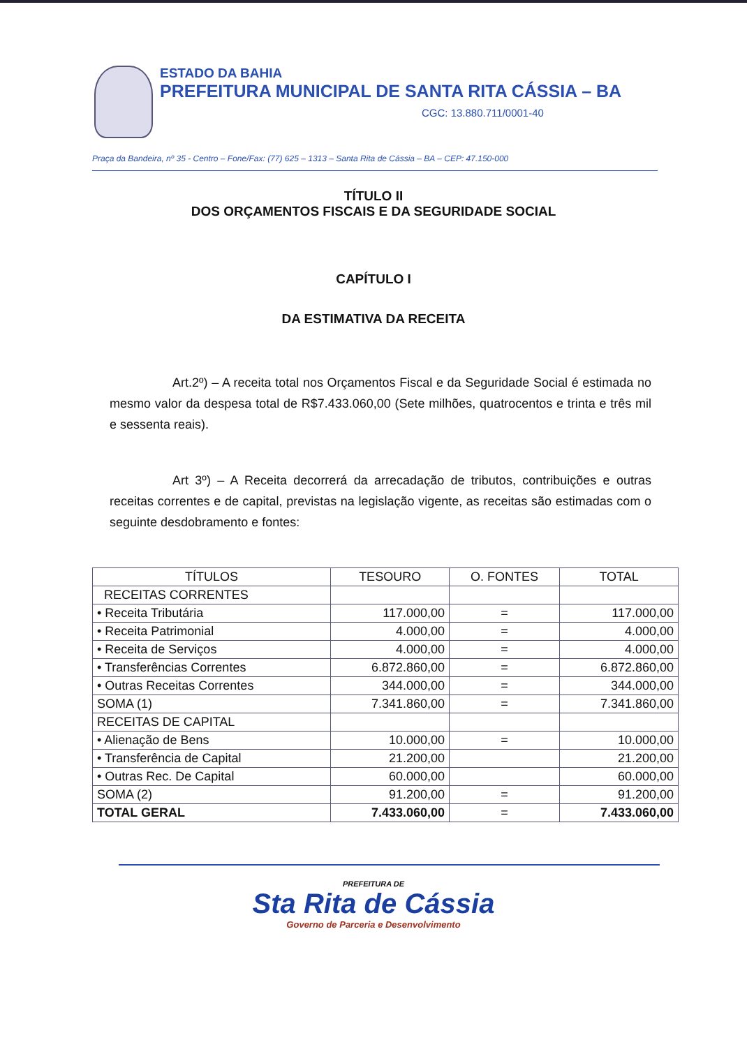ESTADO DA BAHIA
PREFEITURA MUNICIPAL DE SANTA RITA CÁSSIA – BA
CGC: 13.880.711/0001-40
Praça da Bandeira, nº 35 - Centro – Fone/Fax: (77) 625 – 1313 – Santa Rita de Cássia – BA – CEP: 47.150-000
TÍTULO II
DOS ORÇAMENTOS FISCAIS E DA SEGURIDADE SOCIAL
CAPÍTULO I
DA ESTIMATIVA DA RECEITA
Art.2º) – A receita total nos Orçamentos Fiscal e da Seguridade Social é estimada no mesmo valor da despesa total de R$7.433.060,00 (Sete milhões, quatrocentos e trinta e três mil e sessenta reais).
Art 3º) – A Receita decorrerá da arrecadação de tributos, contribuições e outras receitas correntes e de capital, previstas na legislação vigente, as receitas são estimadas com o seguinte desdobramento e fontes:
| TÍTULOS | TESOURO | O. FONTES | TOTAL |
| --- | --- | --- | --- |
| RECEITAS CORRENTES | | | |
| • Receita Tributária | 117.000,00 | = | 117.000,00 |
| • Receita Patrimonial | 4.000,00 | = | 4.000,00 |
| • Receita de Serviços | 4.000,00 | = | 4.000,00 |
| • Transferências Correntes | 6.872.860,00 | = | 6.872.860,00 |
| • Outras Receitas Correntes | 344.000,00 | = | 344.000,00 |
| SOMA (1) | 7.341.860,00 | = | 7.341.860,00 |
| RECEITAS DE CAPITAL | | | |
| • Alienação de Bens | 10.000,00 | = | 10.000,00 |
| • Transferência de Capital | 21.200,00 | | 21.200,00 |
| • Outras Rec. De Capital | 60.000,00 | | 60.000,00 |
| SOMA (2) | 91.200,00 | = | 91.200,00 |
| TOTAL GERAL | 7.433.060,00 | = | 7.433.060,00 |
PREFEITURA DE
Sta Rita de Cássia
Governo de Parceria e Desenvolvimento